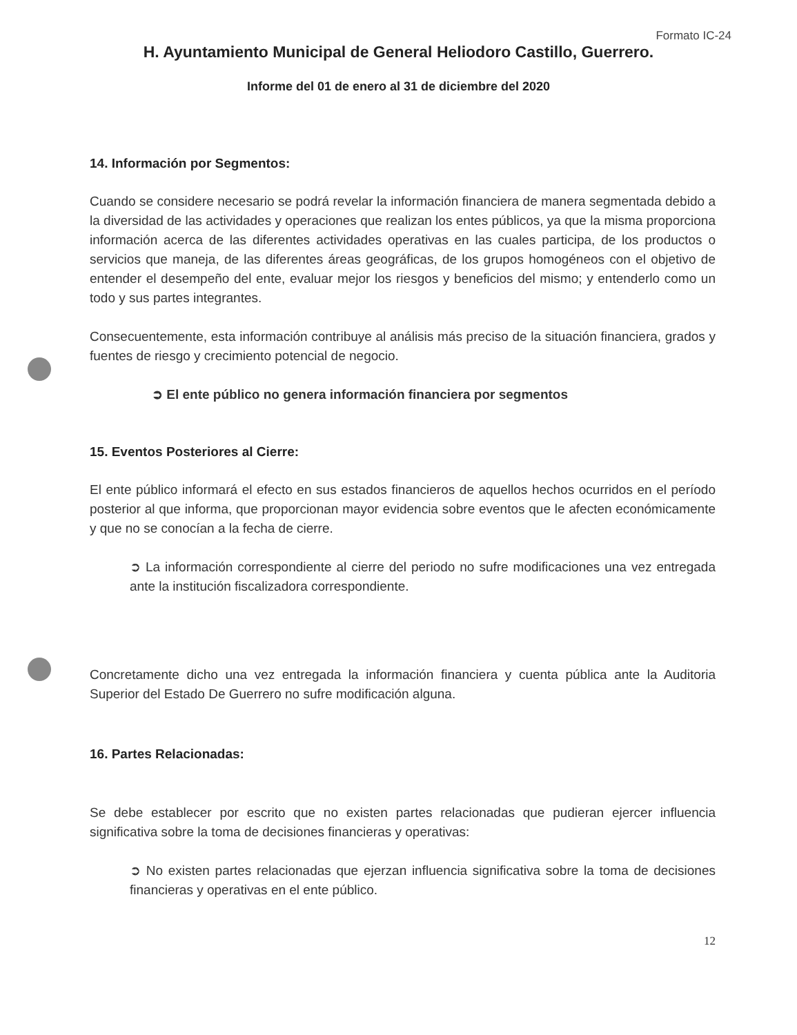Formato IC-24
H. Ayuntamiento Municipal de General Heliodoro Castillo, Guerrero.
Informe del 01 de enero al 31 de diciembre del 2020
14. Información por Segmentos:
Cuando se considere necesario se podrá revelar la información financiera de manera segmentada debido a la diversidad de las actividades y operaciones que realizan los entes públicos, ya que la misma proporciona información acerca de las diferentes actividades operativas en las cuales participa, de los productos o servicios que maneja, de las diferentes áreas geográficas, de los grupos homogéneos con el objetivo de entender el desempeño del ente, evaluar mejor los riesgos y beneficios del mismo; y entenderlo como un todo y sus partes integrantes.
Consecuentemente, esta información contribuye al análisis más preciso de la situación financiera, grados y fuentes de riesgo y crecimiento potencial de negocio.
➲ El ente público no genera información financiera por segmentos
15. Eventos Posteriores al Cierre:
El ente público informará el efecto en sus estados financieros de aquellos hechos ocurridos en el período posterior al que informa, que proporcionan mayor evidencia sobre eventos que le afecten económicamente y que no se conocían a la fecha de cierre.
➲ La información correspondiente al cierre del periodo no sufre modificaciones una vez entregada ante la institución fiscalizadora correspondiente.
Concretamente dicho una vez entregada la información financiera y cuenta pública ante la Auditoria Superior del Estado De Guerrero no sufre modificación alguna.
16. Partes Relacionadas:
Se debe establecer por escrito que no existen partes relacionadas que pudieran ejercer influencia significativa sobre la toma de decisiones financieras y operativas:
➲ No existen partes relacionadas que ejerzan influencia significativa sobre la toma de decisiones financieras y operativas en el ente público.
12